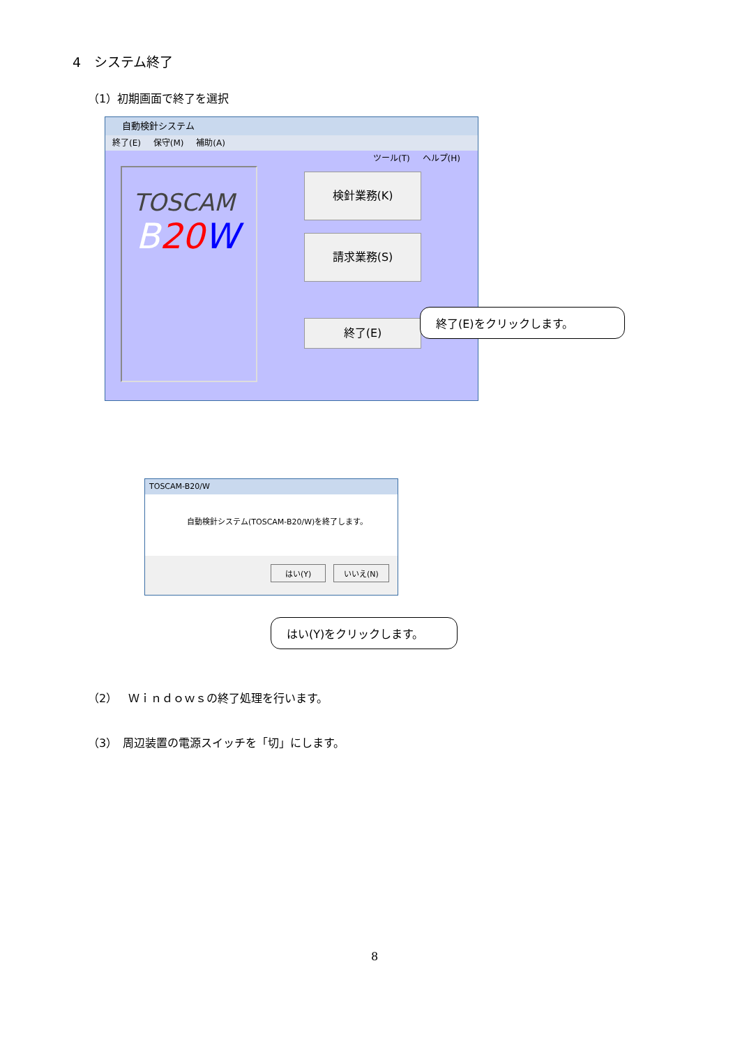4　システム終了
（1）初期画面で終了を選択
自動検針システム
終了(E) 保守(M) 補助(A) ツール(T) ヘルプ(H)
TOSCAM
B 20 W
検針業務(K)
請求業務(S)
終了(E)
終了(E)をクリックします。
TOSCAM-B20/W
自動検針システム(TOSCAM-B20/W)を終了します。
はい(Y) いいえ(N)
はい(Y)をクリックします。
（2）　Ｗｉｎｄｏｗｓの終了処理を行います。
（3）　周辺装置の電源スイッチを「切」にします。
8